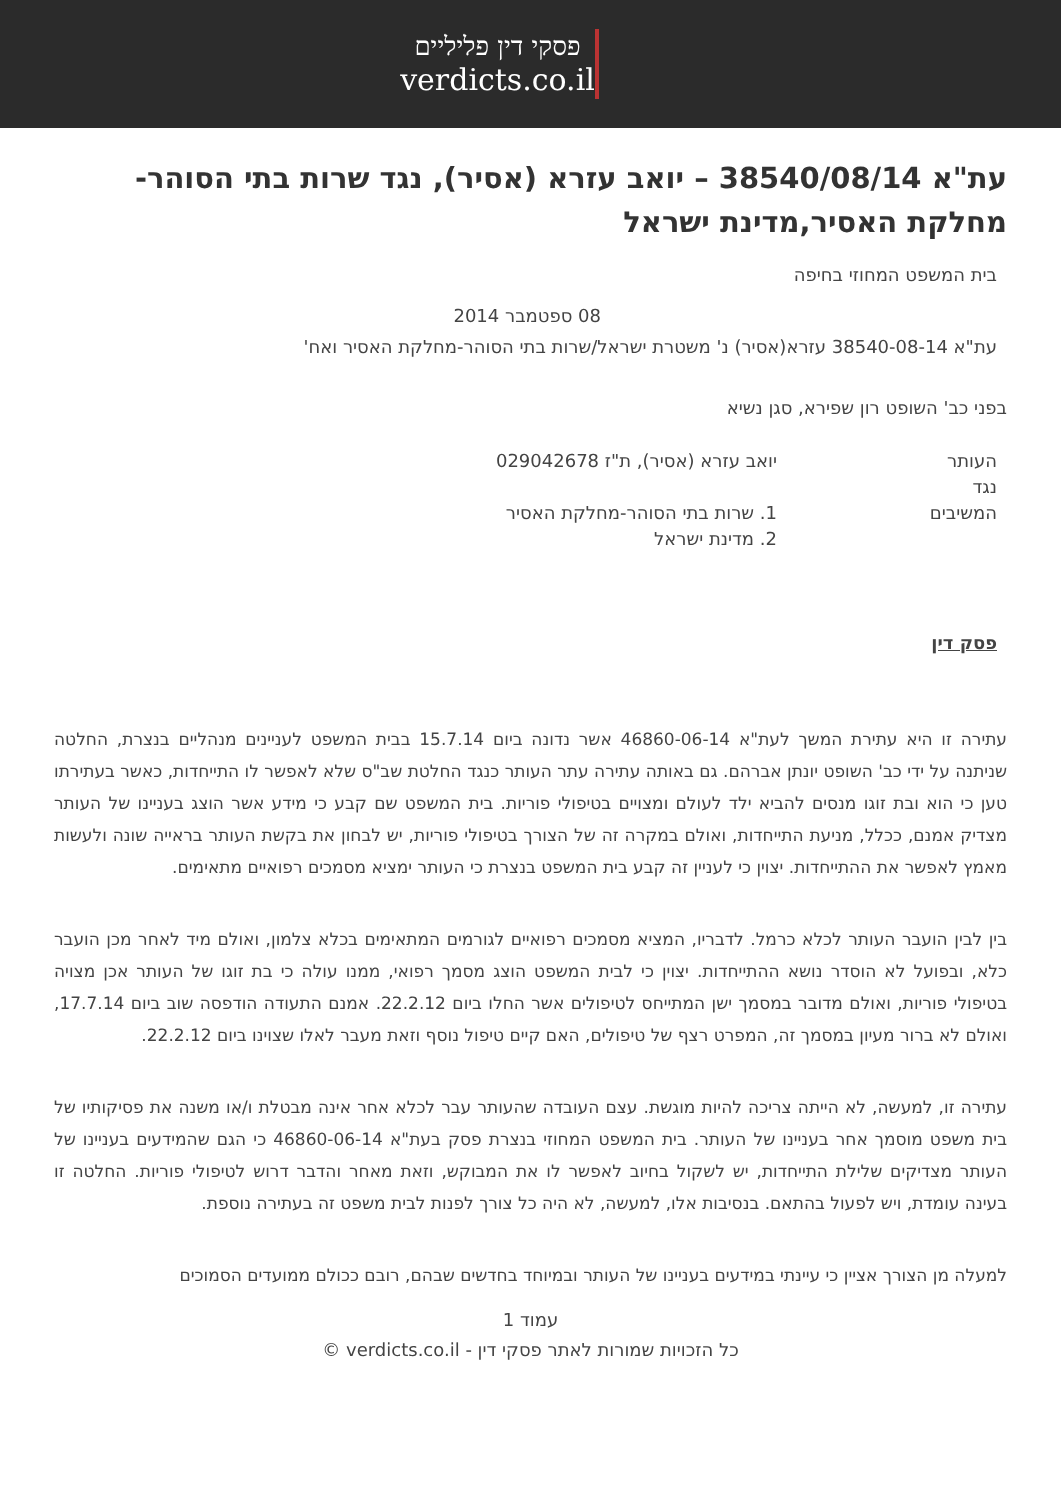פסקי דין פליליים
verdicts.co.il
עת"א 38540/08/14 – יואב עזרא (אסיר), נגד שרות בתי הסוהר-מחלקת האסיר,מדינת ישראל
בית המשפט המחוזי בחיפה
08 ספטמבר 2014
עת"א 38540-08-14 עזרא(אסיר) נ' משטרת ישראל/שרות בתי הסוהר-מחלקת האסיר ואח'
בפני כב' השופט רון שפירא, סגן נשיא
העותר יואב עזרא (אסיר), ת"ז 029042678
נגד
המשיבים 1. שרות בתי הסוהר-מחלקת האסיר
2. מדינת ישראל
פסק דין
עתירה זו היא עתירת המשך לעת"א 46860-06-14 אשר נדונה ביום 15.7.14 בבית המשפט לעניינים מנהליים בנצרת, החלטה שניתנה על ידי כב' השופט יונתן אברהם. גם באותה עתירה עתר העותר כנגד החלטת שב"ס שלא לאפשר לו התייחדות, כאשר בעתירתו טען כי הוא ובת זוגו מנסים להביא ילד לעולם ומצויים בטיפולי פוריות. בית המשפט שם קבע כי מידע אשר הוצג בעניינו של העותר מצדיק אמנם, ככלל, מניעת התייחדות, ואולם במקרה זה של הצורך בטיפולי פוריות, יש לבחון את בקשת העותר בראייה שונה ולעשות מאמץ לאפשר את ההתייחדות. יצוין כי לעניין זה קבע בית המשפט בנצרת כי העותר ימציא מסמכים רפואיים מתאימים.
בין לבין הועבר העותר לכלא כרמל. לדבריו, המציא מסמכים רפואיים לגורמים המתאימים בכלא צלמון, ואולם מיד לאחר מכן הועבר כלא, ובפועל לא הוסדר נושא ההתייחדות. יצוין כי לבית המשפט הוצג מסמך רפואי, ממנו עולה כי בת זוגו של העותר אכן מצויה בטיפולי פוריות, ואולם מדובר במסמך ישן המתייחס לטיפולים אשר החלו ביום 22.2.12. אמנם התעודה הודפסה שוב ביום 17.7.14, ואולם לא ברור מעיון במסמך זה, המפרט רצף של טיפולים, האם קיים טיפול נוסף וזאת מעבר לאלו שצוינו ביום 22.2.12.
עתירה זו, למעשה, לא הייתה צריכה להיות מוגשת. עצם העובדה שהעותר עבר לכלא אחר אינה מבטלת ו/או משנה את פסיקותיו של בית משפט מוסמך אחר בעניינו של העותר. בית המשפט המחוזי בנצרת פסק בעת"א 46860-06-14 כי הגם שהמידעים בעניינו של העותר מצדיקים שלילת התייחדות, יש לשקול בחיוב לאפשר לו את המבוקש, וזאת מאחר והדבר דרוש לטיפולי פוריות. החלטה זו בעינה עומדת, ויש לפעול בהתאם. בנסיבות אלו, למעשה, לא היה כל צורך לפנות לבית משפט זה בעתירה נוספת.
למעלה מן הצורך אציין כי עיינתי במידעים בעניינו של העותר ובמיוחד בחדשים שבהם, רובם ככולם ממועדים הסמוכים
עמוד 1
כל הזכויות שמורות לאתר פסקי דין - verdicts.co.il ©